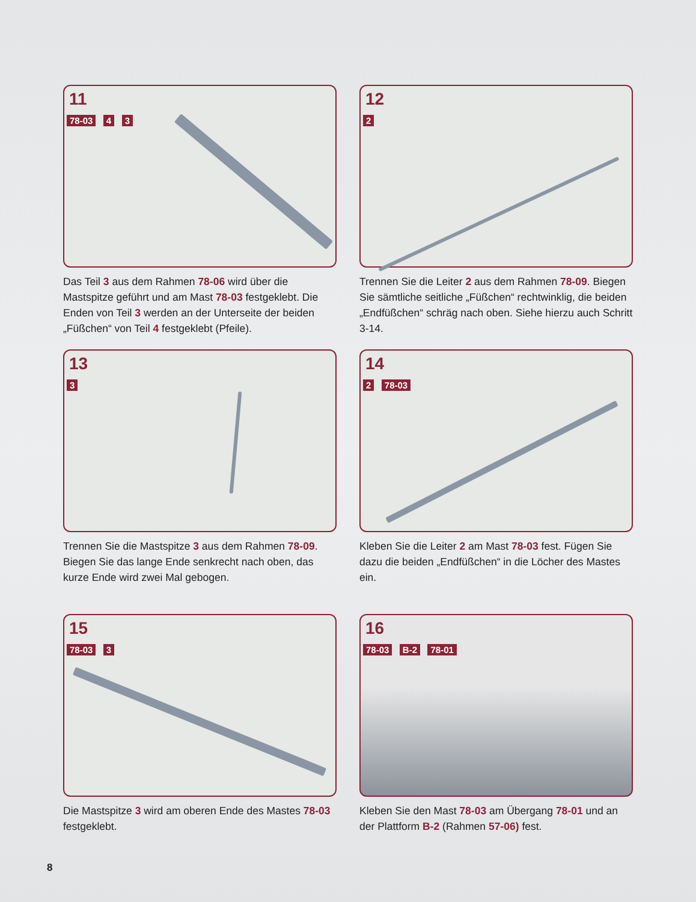11
78-03 4 3
Das Teil 3 aus dem Rahmen 78-06 wird über die Mastspitze geführt und am Mast 78-03 festgeklebt. Die Enden von Teil 3 werden an der Unterseite der beiden „Füßchen“ von Teil 4 festgeklebt (Pfeile).
12
2
Trennen Sie die Leiter 2 aus dem Rahmen 78-09. Biegen Sie sämtliche seitliche „Füßchen“ recht­winklig, die beiden „Endfüßchen“ schräg nach oben. Siehe hierzu auch Schritt 3-14.
13
3
Trennen Sie die Mastspitze 3 aus dem Rahmen 78-09. Biegen Sie das lange Ende senkrecht nach oben, das kurze Ende wird zwei Mal gebogen.
14
2 78-03
Kleben Sie die Leiter 2 am Mast 78-03 fest. Fügen Sie dazu die beiden „Endfüßchen“ in die Löcher des Mastes ein.
15
78-03 3
Die Mastspitze 3 wird am oberen Ende des Mastes 78-03 festgeklebt.
16
78-03 B-2 78-01
Kleben Sie den Mast 78-03 am Übergang 78-01 und an der Plattform B-2 (Rahmen 57-06) fest.
8